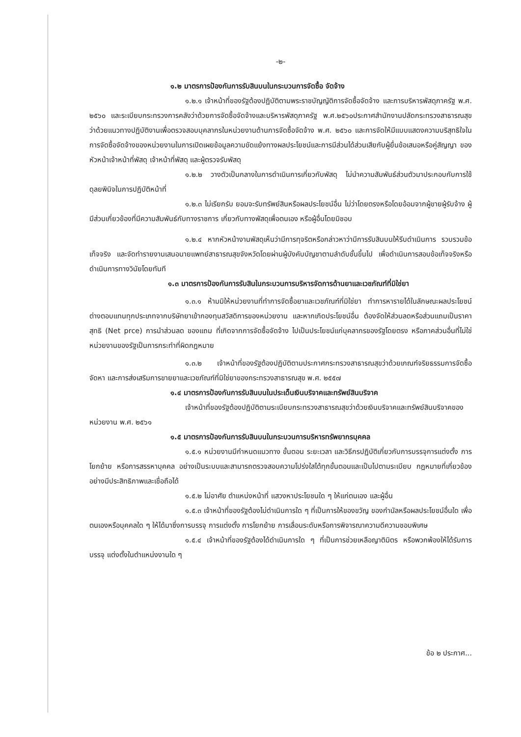-๒-
๑.๒ มาตรการป้องกันการรับสินบนในกระบวนการจัดซื้อ จัดจ้าง
๑.๒.๑ เจ้าหน้าที่ของรัฐต้องปฏิบัติตามพระราชบัญญัติการจัดซื้อจัดจ้าง และการบริหารพัสดุภาครัฐ พ.ศ. ๒๕๖๐ และระเบียบกระทรวงการคลังว่าด้วยการจัดซื้อจัดจ้างและบริหารพัสดุภาครัฐ พ.ศ.๒๕๖๐ประกาศสำนักงานปลัดกระทรวงสาธารณสุข ว่าด้วยแนวทางปฏิบัติงานเพื่อตรวจสอบบุคลากรในหน่วยงานด้านการจัดซื้อจัดจ้าง พ.ศ. ๒๕๖๐ และการจัดให้มีแบบแสดงความบริสุทธิใจในการจัดซื้อจัดจ้างของหน่วยงานในการเปิดเผยข้อมูลความขัดแย้งทางผลประโยชน์และการมีส่วนได้ส่วนเสียกับผู้ยื่นข้อเสนอหรือคู่สัญญา ของหัวหน้าเจ้าหน้าที่พัสดุ เจ้าหน้าที่พัสดุ และผู้ตรวจรับพัสดุ
๑.๒.๒ วางตัวเป็นกลางในการดำเนินการเกี่ยวกับพัสดุ ไม่นำความสัมพันธ์ส่วนตัวมาประกอบกับการใช้ดุลยพินิจในการปฏิบัติหน้าที่
๑.๒.๓ ไม่เรียกรับ ยอมจะรับทรัพย์สินหรือผลประโยชน์อื่น ไม่ว่าโดยตรงหรือโดยอ้อมจากผู้ขายผู้รับจ้าง ผู้มีส่วนเกี่ยวข้องที่มีความสัมพันธ์กับทางราชการ เกี่ยวกับทางพัสดุเพื่อตนเอง หรือผู้อื่นโดยมิชอบ
๑.๒.๔ หากหัวหน้างานพัสดุเห็นว่ามีการทุจริตหรือกล่าวหาว่ามีการรับสินบนให้รีบดำเนินการ รวบรวมข้อเท็จจริง และจัดทำรายงานเสนอนายแพทย์สาธารณสุขจังหวัดโดยผ่านผู้บังคับบัญชาตามลำดับชั้นขึ้นไป เพื่อดำเนินการสอบข้อเท็จจริงหรือดำเนินการทางวินัยโดยทันที
๑.๓ มาตรการป้องกันการรับสินในกระบวนการบริหารจัดการด้านยาและเวชภัณฑ์ที่มิใช่ยา
๑.๓.๑ ห้ามมิให้หน่วยงานที่ทำการจัดซื้อยาและเวชภัณฑ์ที่มิใช่ยา ทำการหารายได้ในลักษณะผลประโยชน์ต่างตอบแทนทุกประเภทจากบริษัทยาเข้ากองทุนสวัสดิการของหน่วยงาน และหากเกิดประโยชน์อื่น ต้องจัดให้ส่วนลดหรือส่วนแถมเป็นราคาสุทธิ (Net prce) การนำส่วนลด ของแถม ที่เกิดจากการจัดซื้อจัดจ้าง ไปเป็นประโยชน์แก่บุคลากรของรัฐโดยตรง หรือภาคส่วนอื่นที่ไม่ใช่หน่วยงานของรัฐเป็นการกระทำที่ผิดกฎหมาย
๑.๓.๒ เจ้าหน้าที่ของรัฐต้องปฏิบัติตามประกาศกระทรวงสาธารณสุขว่าด้วยเกณฑ์จริยธรรมการจัดซื้อจัดหา และการส่งเสริมการขายยาและเวชภัณฑ์ที่มิใช่ยาของกระทรวงสาธารณสุข พ.ศ. ๒๕๕๗
๑.๔ มาตรการป้องกันการรับสินบนในประเด็นเงินบริจาคและทรัพย์สินบริจาค
เจ้าหน้าที่ของรัฐต้องปฏิบัติตามระเบียบกระทรวงสาธารณสุขว่าด้วยเงินบริจาคและทรัพย์สินบริจาคของหน่วยงาน พ.ศ. ๒๕๖๑
๑.๕ มาตรการป้องกันการรับสินบนในกระบวนการบริหารทรัพยากรบุคคล
๑.๕.๑ หน่วยงานมีกำหนดแนวทาง ขั้นตอน ระยะเวลา และวิธีกรปฏิบัติเกี่ยวกับการบรรจุการแต่งตั้ง การโยกย้าย หรือการสรรหาบุคคล อย่างเป็นระบบและสามารถตรวจสอบความโปร่งใสได้ทุกขั้นตอนและเป็นไปตามระเบียบ กฎหมายที่เกี่ยวข้องอย่างมีประสิทธิภาพและเชื่อถือได้
๑.๕.๒ ไม่อาศัย ตำแหน่งหน้าที่ แสวงหาประโยชนใด ๆ ให้แก่ตนเอง และผู้อื่น
๑.๕.๓ เจ้าหน้าที่ของรัฐต้องไม่ดำเนินการใด ๆ ที่เป็นการให้ของขวัญ ของกำนัลหรือผลประโยชน์อื่นใด เพื่อตนเองหรือบุคคลใด ๆ ให้ได้มาซึ่งการบรรจุ การแต่งตั้ง การโยกย้าย การเลื่อนระดับหรือการพิจารณาความดีความชอบพิเศษ
๑.๕.๔ เจ้าหน้าที่ของรัฐต้องได้ดำเนินการใด ๆ ที่เป็นการช่วยเหลือญาติมิตร หรือพวกพ้องให้ได้รับการบรรจุ แต่งตั้งในตำแหน่งงานใด ๆ
ข้อ ๒ ประกาศ...